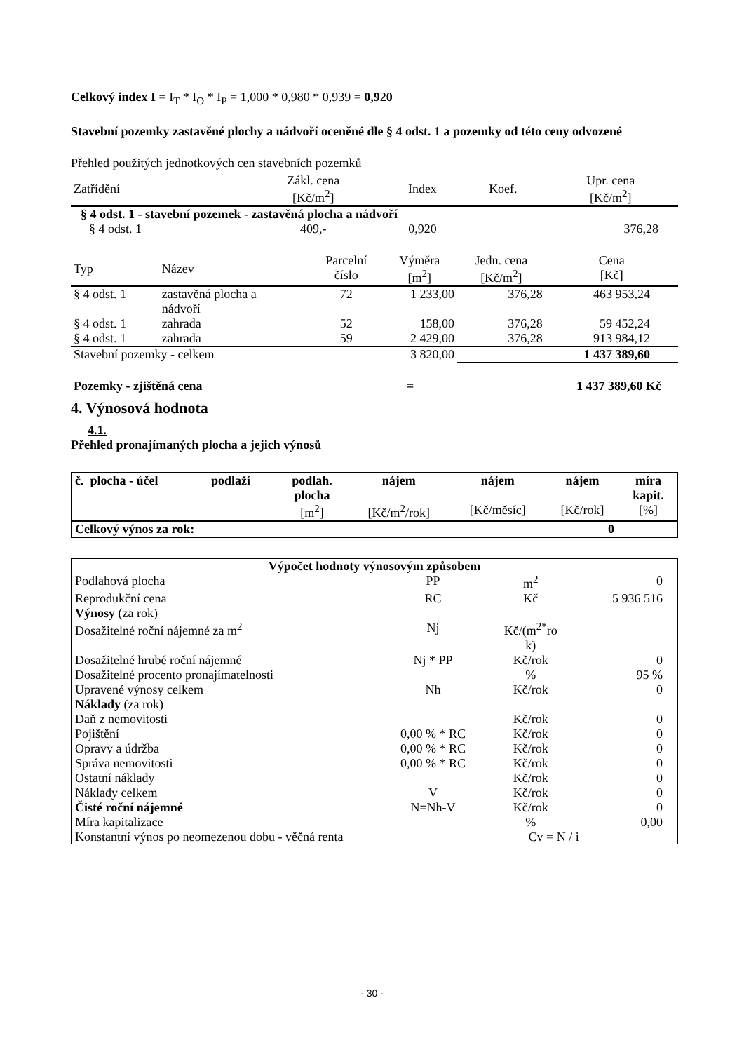Celkový index I = I<sub>T</sub> * I<sub>O</sub> * I<sub>P</sub> = 1,000 * 0,980 * 0,939 = 0,920
Stavební pozemky zastavěné plochy a nádvoří oceněné dle § 4 odst. 1 a pozemky od této ceny odvozené
Přehled použitých jednotkových cen stavebních pozemků
| Zatřídění | Zákl. cena [Kč/m<sup>2</sup>] | Index | Koef. | Upr. cena [Kč/m<sup>2</sup>] |
| --- | --- | --- | --- | --- |
| § 4 odst. 1 - stavební pozemek - zastavěná plocha a nádvoří | | | | |
| § 4 odst. 1 | 409,- | 0,920 | | 376,28 |
| Typ | Název | Parcelní číslo | Výměra [m<sup>2</sup>] | Jedn. cena [Kč/m<sup>2</sup>] | Cena [Kč] |
| § 4 odst. 1 | zastavěná plocha a nádvoří | 72 | 1 233,00 | 376,28 | 463 953,24 |
| § 4 odst. 1 | zahrada | 52 | 158,00 | 376,28 | 59 452,24 |
| § 4 odst. 1 | zahrada | 59 | 2 429,00 | 376,28 | 913 984,12 |
| Stavební pozemky - celkem | | | 3 820,00 | 1 437 389,60 | |
| Pozemky - zjištěná cena | = | 1 437 389,60 Kč |
4. Výnosová hodnota
4.1.
Přehled pronajímaných plocha a jejich výnosů
| č. plocha - účel | podlaží | podlah. plocha [m<sup>2</sup>] | nájem [Kč/m<sup>2</sup>/rok] | nájem [Kč/měsíc] | nájem [Kč/rok] | míra kapit. [%] |
| --- | --- | --- | --- | --- | --- | --- |
| Celkový výnos za rok: | | | | | 0 | |
| Výpočet hodnoty výnosovým způsobem | | | |
| Podlahová plocha | PP | m<sup>2</sup> | 0 |
| Reprodukční cena | RC | Kč | 5 936 516 |
| Výnosy (za rok) | | | |
| Dosažitelné roční nájemné za m<sup>2</sup> | Nj | Kč/(m<sup>2*</sup>ro k) | |
| Dosažitelné hrubé roční nájemné | Nj * PP | Kč/rok | 0 |
| Dosažitelné procento pronajímatelnosti | | % | 95 % |
| Upravené výnosy celkem | Nh | Kč/rok | 0 |
| Náklady (za rok) | | | |
| Daň z nemovitosti | | Kč/rok | 0 |
| Pojištění | 0,00 % * RC | Kč/rok | 0 |
| Opravy a údržba | 0,00 % * RC | Kč/rok | 0 |
| Správa nemovitosti | 0,00 % * RC | Kč/rok | 0 |
| Ostatní náklady | | Kč/rok | 0 |
| Náklady celkem | V | Kč/rok | 0 |
| Čisté roční nájemné | N=Nh-V | Kč/rok | 0 |
| Míra kapitalizace | | % | 0,00 |
| Konstantní výnos po neomezenou dobu - věčná renta | | Cv = N / i | |
- 30 -